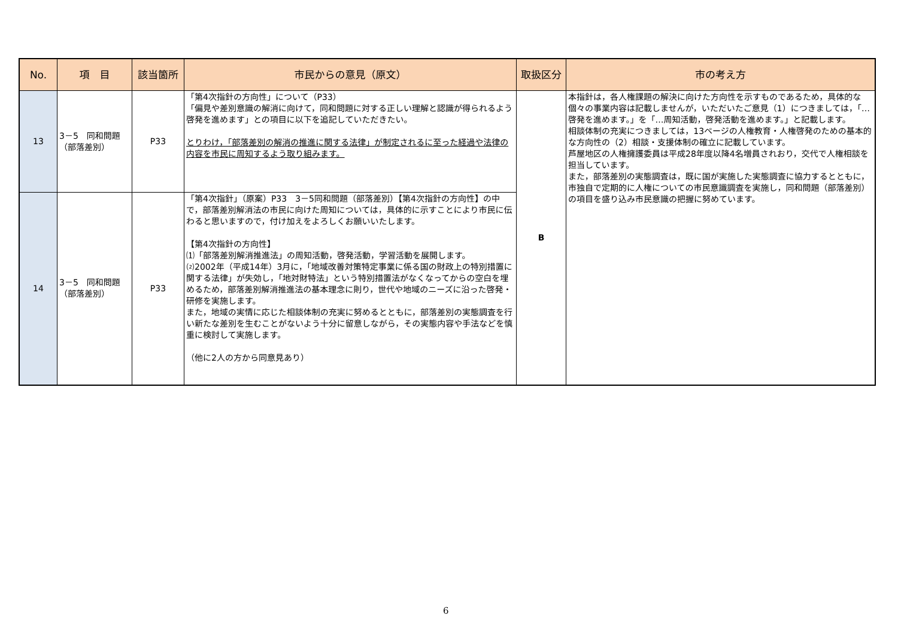| No. | 項 目 | 該当箇所 | 市民からの意見（原文） | 取扱区分 | 市の考え方 |
| --- | --- | --- | --- | --- | --- |
| 13 | 3－5 同和問題（部落差別） | P33 | 「第4次指針の方向性」について（P33） 「偏見や差別意識の解消に向けて，同和問題に対する正しい理解と認識が得られるよう啓発を進めます」との項目に以下を追記していただきたい。 とりわけ，「部落差別の解消の推進に関する法律」が制定されるに至った経過や法律の内容を市民に周知するよう取り組みます。 | B | 本指針は，各人権課題の解決に向けた方向性を示すものであるため，具体的な個々の事業内容は記載しませんが，いただいたご意見（1）につきましては，「…啓発を進めます。」を「…周知活動，啓発活動を進めます。」と記載します。 相談体制の充実につきましては，13ページの人権教育・人権啓発のための基本的な方向性の（2）相談・支援体制の確立に記載しています。 芦屋地区の人権擁護委員は平成28年度以降4名増員されおり，交代で人権相談を担当しています。 また，部落差別の実態調査は，既に国が実施した実態調査に協力するとともに，市独自で定期的に人権についての市民意識調査を実施し，同和問題（部落差別）の項目を盛り込み市民意識の把握に努めています。 |
| 14 | 3－5 同和問題（部落差別） | P33 | 「第4次指針」（原案）P33 3－5同和問題（部落差別）【第4次指針の方向性】の中で，部落差別解消法の市民に向けた周知については，具体的に示すことにより市民に伝わると思いますので，付け加えをよろしくお願いいたします。 【第4次指針の方向性】 ⑴「部落差別解消推進法」の周知活動，啓発活動，学習活動を展開します。 ⑵2002年（平成14年）3月に，「地域改善対策特定事業に係る国の財政上の特別措置に関する法律」が失効し，「地対財特法」という特別措置法がなくなってからの空白を埋めるため，部落差別解消推進法の基本理念に則り，世代や地域のニーズに沿った啓発・研修を実施します。 また，地域の実情に応じた相談体制の充実に努めるとともに，部落差別の実態調査を行い新たな差別を生むことがないよう十分に留意しながら，その実態内容や手法などを慎重に検討して実施します。 （他に2人の方から同意見あり） | | |
6